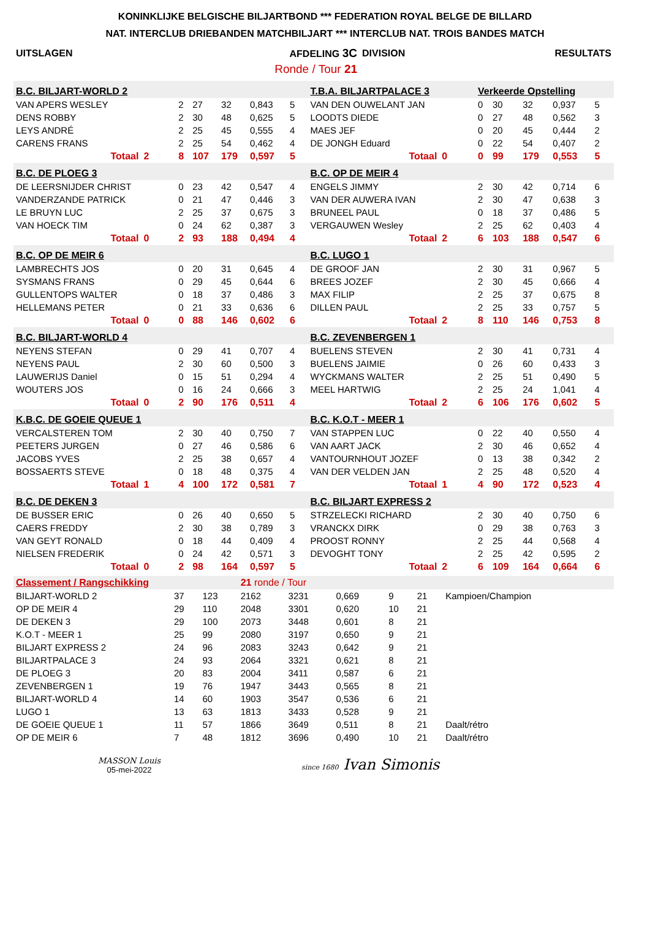KONINKLIJKE BELGISCHE BILJARTBOND *** FEDERATION ROYAL BELGE DE BILLARD
NAT. INTERCLUB DRIEBANDEN MATCHBILJART *** INTERCLUB NAT. TROIS BANDES MATCH
| UITSLAGEN | AFDELING 3C | DIVISION | RESULTATS |
| | Ronde / Tour 21 | | |
| B.C. BILJART-WORLD 2 | | | | | | | | | T.B.A. BILJARTPALACE 3 | | | Verkeerde Opstelling | | | | | |
| VAN APERS WESLEY | | | 2 | 27 | 32 | 0,843 | 5 | | VAN DEN OUWELANT JAN | | | 0 | 30 | 32 | 0,937 | 5 | |
| DENS ROBBY | | | 2 | 30 | 48 | 0,625 | 5 | | LOODTS DIEDE | | | 0 | 27 | 48 | 0,562 | 3 | |
| LEYS ANDRÉ | | | 2 | 25 | 45 | 0,555 | 4 | | MAES JEF | | | 0 | 20 | 45 | 0,444 | 2 | |
| CARENS FRANS | | | 2 | 25 | 54 | 0,462 | 4 | | DE JONGH Eduard | | | 0 | 22 | 54 | 0,407 | 2 | |
| | Totaal | 2 | 8 | 107 | 179 | 0,597 | 5 | | | Totaal | 0 | 0 | 99 | 179 | 0,553 | 5 | |
| B.C. DE PLOEG 3 | | | | | | | | | B.C. OP DE MEIR 4 | | | | | | | | |
| DE LEERSNIJDER CHRIST | | | 0 | 23 | 42 | 0,547 | 4 | | ENGELS JIMMY | | | 2 | 30 | 42 | 0,714 | 6 | |
| VANDERZANDE PATRICK | | | 0 | 21 | 47 | 0,446 | 3 | | VAN DER AUWERA IVAN | | | 2 | 30 | 47 | 0,638 | 3 | |
| LE BRUYN LUC | | | 2 | 25 | 37 | 0,675 | 3 | | BRUNEEL PAUL | | | 0 | 18 | 37 | 0,486 | 5 | |
| VAN HOECK TIM | | | 0 | 24 | 62 | 0,387 | 3 | | VERGAUWEN Wesley | | | 2 | 25 | 62 | 0,403 | 4 | |
| | Totaal | 0 | 2 | 93 | 188 | 0,494 | 4 | | | Totaal | 2 | 6 | 103 | 188 | 0,547 | 6 | |
| B.C. OP DE MEIR 6 | | | | | | | | | B.C. LUGO 1 | | | | | | | | |
| LAMBRECHTS JOS | | | 0 | 20 | 31 | 0,645 | 4 | | DE GROOF JAN | | | 2 | 30 | 31 | 0,967 | 5 | |
| SYSMANS FRANS | | | 0 | 29 | 45 | 0,644 | 6 | | BREES JOZEF | | | 2 | 30 | 45 | 0,666 | 4 | |
| GULLENTOPS WALTER | | | 0 | 18 | 37 | 0,486 | 3 | | MAX FILIP | | | 2 | 25 | 37 | 0,675 | 8 | |
| HELLEMANS PETER | | | 0 | 21 | 33 | 0,636 | 6 | | DILLEN PAUL | | | 2 | 25 | 33 | 0,757 | 5 | |
| | Totaal | 0 | 0 | 88 | 146 | 0,602 | 6 | | | Totaal | 2 | 8 | 110 | 146 | 0,753 | 8 | |
| B.C. BILJART-WORLD 4 | | | | | | | | | B.C. ZEVENBERGEN 1 | | | | | | | | |
| NEYENS STEFAN | | | 0 | 29 | 41 | 0,707 | 4 | | BUELENS STEVEN | | | 2 | 30 | 41 | 0,731 | 4 | |
| NEYENS PAUL | | | 2 | 30 | 60 | 0,500 | 3 | | BUELENS JAIMIE | | | 0 | 26 | 60 | 0,433 | 3 | |
| LAUWERIJS Daniel | | | 0 | 15 | 51 | 0,294 | 4 | | WYCKMANS WALTER | | | 2 | 25 | 51 | 0,490 | 5 | |
| WOUTERS JOS | | | 0 | 16 | 24 | 0,666 | 3 | | MEEL HARTWIG | | | 2 | 25 | 24 | 1,041 | 4 | |
| | Totaal | 0 | 2 | 90 | 176 | 0,511 | 4 | | | Totaal | 2 | 6 | 106 | 176 | 0,602 | 5 | |
| K.B.C. DE GOEIE QUEUE 1 | | | | | | | | | B.C. K.O.T - MEER 1 | | | | | | | | |
| VERCALSTEREN TOM | | | 2 | 30 | 40 | 0,750 | 7 | | VAN STAPPEN LUC | | | 0 | 22 | 40 | 0,550 | 4 | |
| PEETERS JURGEN | | | 0 | 27 | 46 | 0,586 | 6 | | VAN AART JACK | | | 2 | 30 | 46 | 0,652 | 4 | |
| JACOBS YVES | | | 2 | 25 | 38 | 0,657 | 4 | | VANTOURNHOUT JOZEF | | | 0 | 13 | 38 | 0,342 | 2 | |
| BOSSAERTS STEVE | | | 0 | 18 | 48 | 0,375 | 4 | | VAN DER VELDEN JAN | | | 2 | 25 | 48 | 0,520 | 4 | |
| | Totaal | 1 | 4 | 100 | 172 | 0,581 | 7 | | | Totaal | 1 | 4 | 90 | 172 | 0,523 | 4 | |
| B.C. DE DEKEN 3 | | | | | | | | | B.C. BILJART EXPRESS 2 | | | | | | | | |
| DE BUSSER ERIC | | | 0 | 26 | 40 | 0,650 | 5 | | STRZELECKI RICHARD | | | 2 | 30 | 40 | 0,750 | 6 | |
| CAERS FREDDY | | | 2 | 30 | 38 | 0,789 | 3 | | VRANCKX DIRK | | | 0 | 29 | 38 | 0,763 | 3 | |
| VAN GEYT RONALD | | | 0 | 18 | 44 | 0,409 | 4 | | PROOST RONNY | | | 2 | 25 | 44 | 0,568 | 4 | |
| NIELSEN FREDERIK | | | 0 | 24 | 42 | 0,571 | 3 | | DEVOGHT TONY | | | 2 | 25 | 42 | 0,595 | 2 | |
| | Totaal | 0 | 2 | 98 | 164 | 0,597 | 5 | | | Totaal | 2 | 6 | 109 | 164 | 0,664 | 6 | |
| Classement / Rangschikking | | | 21 ronde / Tour | | | | | |
| BILJART-WORLD 2 | 37 | 123 | 2162 | 3231 | 0,669 | 9 | 21 | Kampioen/Champion |
| OP DE MEIR 4 | 29 | 110 | 2048 | 3301 | 0,620 | 10 | 21 | |
| DE DEKEN 3 | 29 | 100 | 2073 | 3448 | 0,601 | 8 | 21 | |
| K.O.T - MEER 1 | 25 | 99 | 2080 | 3197 | 0,650 | 9 | 21 | |
| BILJART EXPRESS 2 | 24 | 96 | 2083 | 3243 | 0,642 | 9 | 21 | |
| BILJARTPALACE 3 | 24 | 93 | 2064 | 3321 | 0,621 | 8 | 21 | |
| DE PLOEG 3 | 20 | 83 | 2004 | 3411 | 0,587 | 6 | 21 | |
| ZEVENBERGEN 1 | 19 | 76 | 1947 | 3443 | 0,565 | 8 | 21 | |
| BILJART-WORLD 4 | 14 | 60 | 1903 | 3547 | 0,536 | 6 | 21 | |
| LUGO 1 | 13 | 63 | 1813 | 3433 | 0,528 | 9 | 21 | |
| DE GOEIE QUEUE 1 | 11 | 57 | 1866 | 3649 | 0,511 | 8 | 21 | Daalt/rétro |
| OP DE MEIR 6 | 7 | 48 | 1812 | 3696 | 0,490 | 10 | 21 | Daalt/rétro |
MASSON Louis
05-mei-2022
since 1680 Ivan Simonis